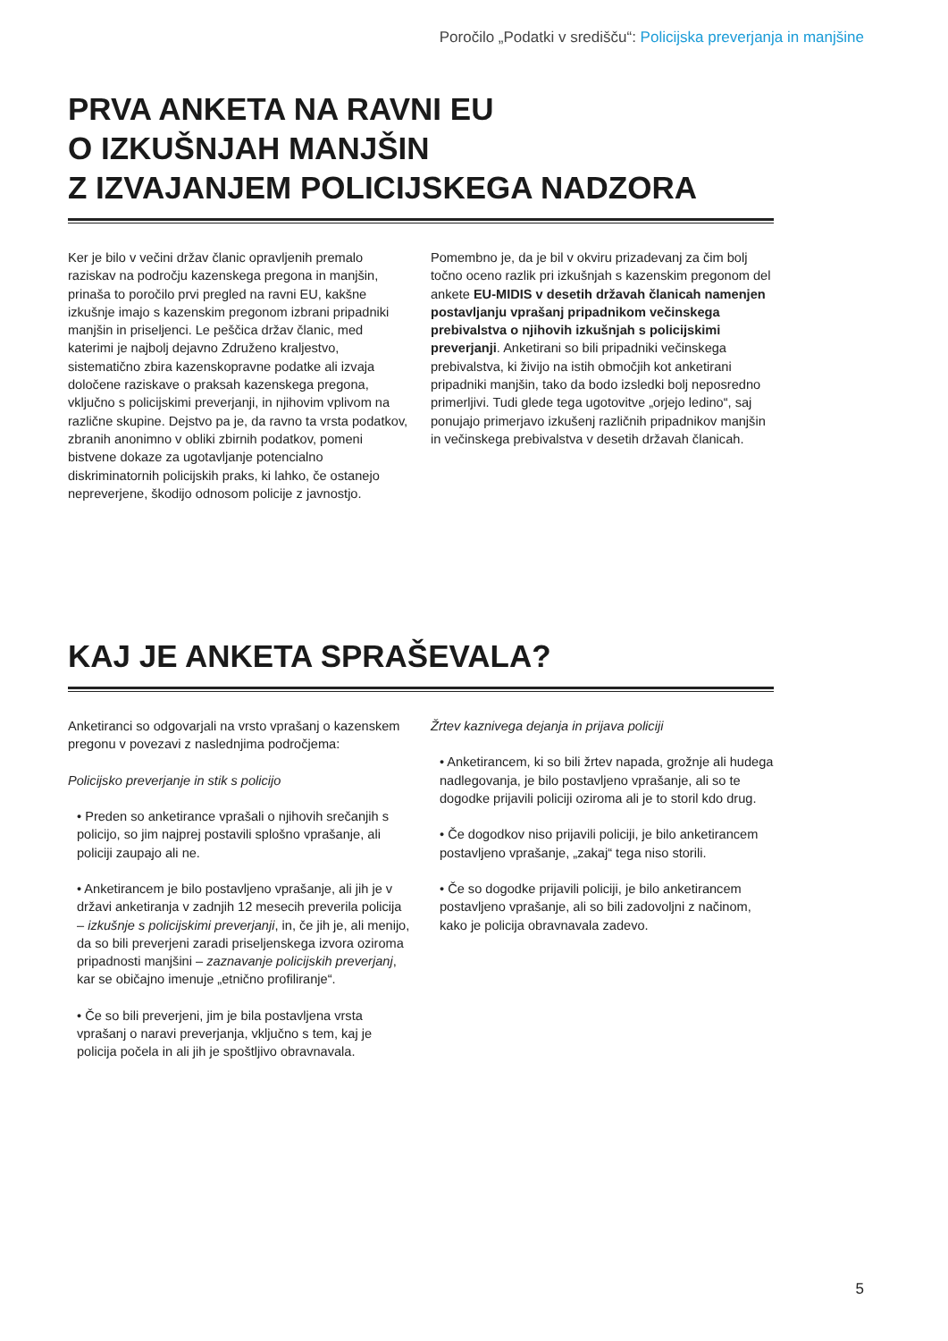Poročilo „Podatki v središču“: Policijska preverjanja in manjšine
PRVA ANKETA NA RAVNI EU
O IZKUŠNJAH MANJŠIN
Z IZVAJANJEM POLICIJSKEGA NADZORA
Ker je bilo v večini držav članic opravljenih premalo raziskav na področju kazenskega pregona in manjšin, prinaša to poročilo prvi pregled na ravni EU, kakšne izkušnje imajo s kazenskim pregonom izbrani pripadniki manjšin in priseljenci. Le peščica držav članic, med katerimi je najbolj dejavno Združeno kraljestvo, sistematično zbira kazenskopravne podatke ali izvaja določene raziskave o praksah kazenskega pregona, vključno s policijskimi preverjanji, in njihovim vplivom na različne skupine. Dejstvo pa je, da ravno ta vrsta podatkov, zbranih anonimno v obliki zbirnih podatkov, pomeni bistvene dokaze za ugotavljanje potencialno diskriminatornih policijskih praks, ki lahko, če ostanejo nepreverjene, škodijo odnosom policije z javnostjo.
Pomembno je, da je bil v okviru prizadevanj za čim bolj točno oceno razlik pri izkušnjah s kazenskim pregonom del ankete EU-MIDIS v desetih državah članicah namenjen postavljanju vprašanj pripadnikom večinskega prebivalstva o njihovih izkušnjah s policijskimi preverjanji. Anketirani so bili pripadniki večinskega prebivalstva, ki živijo na istih območjih kot anketirani pripadniki manjšin, tako da bodo izsledki bolj neposredno primerljivi. Tudi glede tega ugotovitve „orjejo ledino“, saj ponujajo primerjavo izkušenj različnih pripadnikov manjšin in večinskega prebivalstva v desetih državah članicah.
KAJ JE ANKETA SPRAŠEVALA?
Anketiranci so odgovarjali na vrsto vprašanj o kazenskem pregonu v povezavi z naslednjima področjema:
Policijsko preverjanje in stik s policijo
• Preden so anketirance vprašali o njihovih srečanjih s policijo, so jim najprej postavili splošno vprašanje, ali policiji zaupajo ali ne.
• Anketirancem je bilo postavljeno vprašanje, ali jih je v državi anketiranja v zadnjih 12 mesecih preverila policija – izkušnje s policijskimi preverjanji, in, če jih je, ali menijo, da so bili preverjeni zaradi priseljenskega izvora oziroma pripadnosti manjšini – zaznavanje policijskih preverjanj, kar se običajno imenuje „etnično profiliranje“.
• Če so bili preverjeni, jim je bila postavljena vrsta vprašanj o naravi preverjanja, vključno s tem, kaj je policija počela in ali jih je spoštljivo obravnavala.
Žrtev kaznivega dejanja in prijava policiji
• Anketirancem, ki so bili žrtev napada, grožnje ali hudega nadlegovanja, je bilo postavljeno vprašanje, ali so te dogodke prijavili policiji oziroma ali je to storil kdo drug.
• Če dogodkov niso prijavili policiji, je bilo anketirancem postavljeno vprašanje, „zakaj“ tega niso storili.
• Če so dogodke prijavili policiji, je bilo anketirancem postavljeno vprašanje, ali so bili zadovoljni z načinom, kako je policija obravnavala zadevo.
5